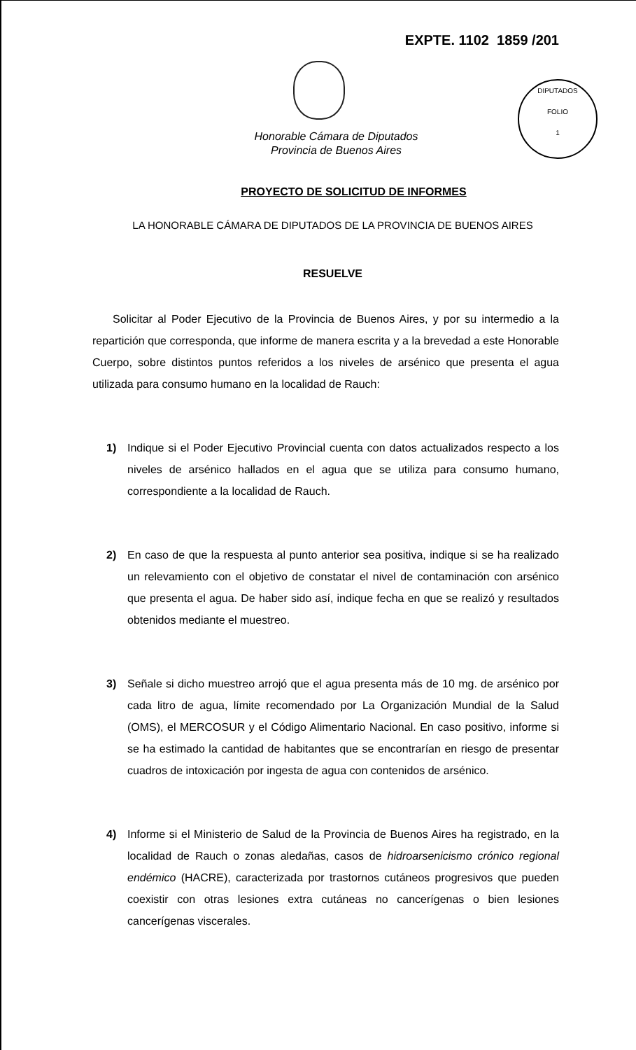EXPTE. 1102 1859 /201
DIPUTADOS
FOLIO
1
Honorable Cámara de Diputados
Provincia de Buenos Aires
PROYECTO DE SOLICITUD DE INFORMES
LA HONORABLE CÁMARA DE DIPUTADOS DE LA PROVINCIA DE BUENOS AIRES
RESUELVE
Solicitar al Poder Ejecutivo de la Provincia de Buenos Aires, y por su intermedio a la repartición que corresponda, que informe de manera escrita y a la brevedad a este Honorable Cuerpo, sobre distintos puntos referidos a los niveles de arsénico que presenta el agua utilizada para consumo humano en la localidad de Rauch:
1) Indique si el Poder Ejecutivo Provincial cuenta con datos actualizados respecto a los niveles de arsénico hallados en el agua que se utiliza para consumo humano, correspondiente a la localidad de Rauch.
2) En caso de que la respuesta al punto anterior sea positiva, indique si se ha realizado un relevamiento con el objetivo de constatar el nivel de contaminación con arsénico que presenta el agua. De haber sido así, indique fecha en que se realizó y resultados obtenidos mediante el muestreo.
3) Señale si dicho muestreo arrojó que el agua presenta más de 10 mg. de arsénico por cada litro de agua, límite recomendado por La Organización Mundial de la Salud (OMS), el MERCOSUR y el Código Alimentario Nacional. En caso positivo, informe si se ha estimado la cantidad de habitantes que se encontrarían en riesgo de presentar cuadros de intoxicación por ingesta de agua con contenidos de arsénico.
4) Informe si el Ministerio de Salud de la Provincia de Buenos Aires ha registrado, en la localidad de Rauch o zonas aledañas, casos de hidroarsenicismo crónico regional endémico (HACRE), caracterizada por trastornos cutáneos progresivos que pueden coexistir con otras lesiones extra cutáneas no cancerígenas o bien lesiones cancerígenas viscerales.